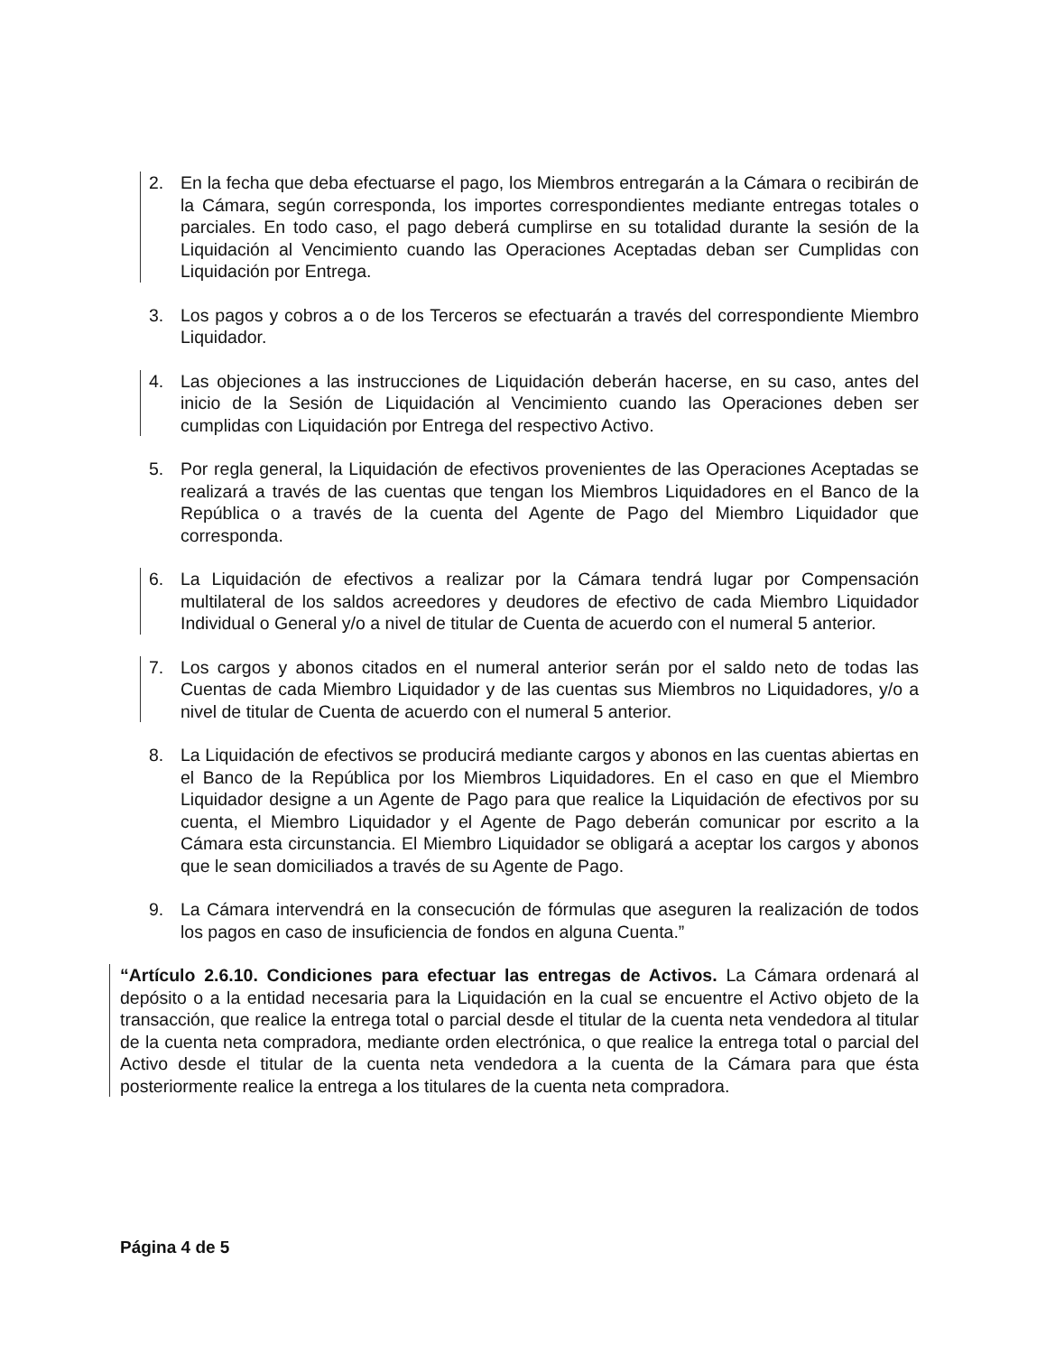2. En la fecha que deba efectuarse el pago, los Miembros entregarán a la Cámara o recibirán de la Cámara, según corresponda, los importes correspondientes mediante entregas totales o parciales. En todo caso, el pago deberá cumplirse en su totalidad durante la sesión de la Liquidación al Vencimiento cuando las Operaciones Aceptadas deban ser Cumplidas con Liquidación por Entrega.
3. Los pagos y cobros a o de los Terceros se efectuarán a través del correspondiente Miembro Liquidador.
4. Las objeciones a las instrucciones de Liquidación deberán hacerse, en su caso, antes del inicio de la Sesión de Liquidación al Vencimiento cuando las Operaciones deben ser cumplidas con Liquidación por Entrega del respectivo Activo.
5. Por regla general, la Liquidación de efectivos provenientes de las Operaciones Aceptadas se realizará a través de las cuentas que tengan los Miembros Liquidadores en el Banco de la República o a través de la cuenta del Agente de Pago del Miembro Liquidador que corresponda.
6. La Liquidación de efectivos a realizar por la Cámara tendrá lugar por Compensación multilateral de los saldos acreedores y deudores de efectivo de cada Miembro Liquidador Individual o General y/o a nivel de titular de Cuenta de acuerdo con el numeral 5 anterior.
7. Los cargos y abonos citados en el numeral anterior serán por el saldo neto de todas las Cuentas de cada Miembro Liquidador y de las cuentas sus Miembros no Liquidadores, y/o a nivel de titular de Cuenta de acuerdo con el numeral 5 anterior.
8. La Liquidación de efectivos se producirá mediante cargos y abonos en las cuentas abiertas en el Banco de la República por los Miembros Liquidadores. En el caso en que el Miembro Liquidador designe a un Agente de Pago para que realice la Liquidación de efectivos por su cuenta, el Miembro Liquidador y el Agente de Pago deberán comunicar por escrito a la Cámara esta circunstancia. El Miembro Liquidador se obligará a aceptar los cargos y abonos que le sean domiciliados a través de su Agente de Pago.
9. La Cámara intervendrá en la consecución de fórmulas que aseguren la realización de todos los pagos en caso de insuficiencia de fondos en alguna Cuenta.”
“Artículo 2.6.10. Condiciones para efectuar las entregas de Activos. La Cámara ordenará al depósito o a la entidad necesaria para la Liquidación en la cual se encuentre el Activo objeto de la transacción, que realice la entrega total o parcial desde el titular de la cuenta neta vendedora al titular de la cuenta neta compradora, mediante orden electrónica, o que realice la entrega total o parcial del Activo desde el titular de la cuenta neta vendedora a la cuenta de la Cámara para que ésta posteriormente realice la entrega a los titulares de la cuenta neta compradora.
Página 4 de 5